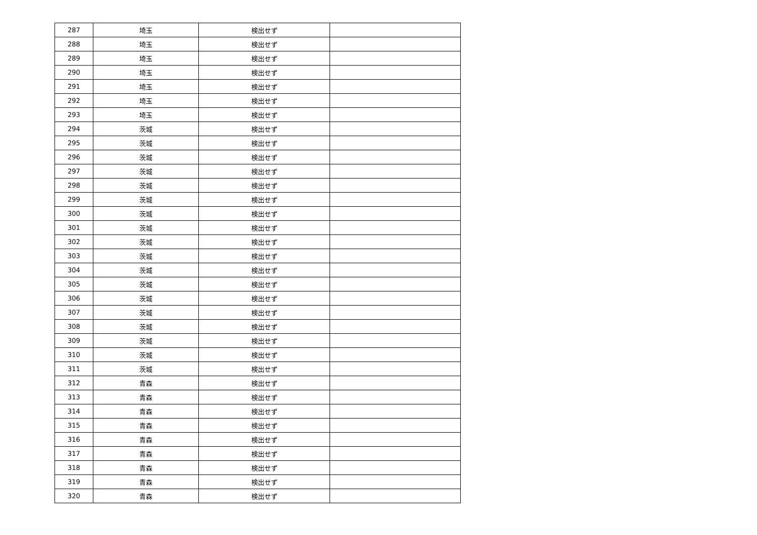| 287 | 埼玉 | 検出せず | |
| 288 | 埼玉 | 検出せず | |
| 289 | 埼玉 | 検出せず | |
| 290 | 埼玉 | 検出せず | |
| 291 | 埼玉 | 検出せず | |
| 292 | 埼玉 | 検出せず | |
| 293 | 埼玉 | 検出せず | |
| 294 | 茨城 | 検出せず | |
| 295 | 茨城 | 検出せず | |
| 296 | 茨城 | 検出せず | |
| 297 | 茨城 | 検出せず | |
| 298 | 茨城 | 検出せず | |
| 299 | 茨城 | 検出せず | |
| 300 | 茨城 | 検出せず | |
| 301 | 茨城 | 検出せず | |
| 302 | 茨城 | 検出せず | |
| 303 | 茨城 | 検出せず | |
| 304 | 茨城 | 検出せず | |
| 305 | 茨城 | 検出せず | |
| 306 | 茨城 | 検出せず | |
| 307 | 茨城 | 検出せず | |
| 308 | 茨城 | 検出せず | |
| 309 | 茨城 | 検出せず | |
| 310 | 茨城 | 検出せず | |
| 311 | 茨城 | 検出せず | |
| 312 | 青森 | 検出せず | |
| 313 | 青森 | 検出せず | |
| 314 | 青森 | 検出せず | |
| 315 | 青森 | 検出せず | |
| 316 | 青森 | 検出せず | |
| 317 | 青森 | 検出せず | |
| 318 | 青森 | 検出せず | |
| 319 | 青森 | 検出せず | |
| 320 | 青森 | 検出せず | |